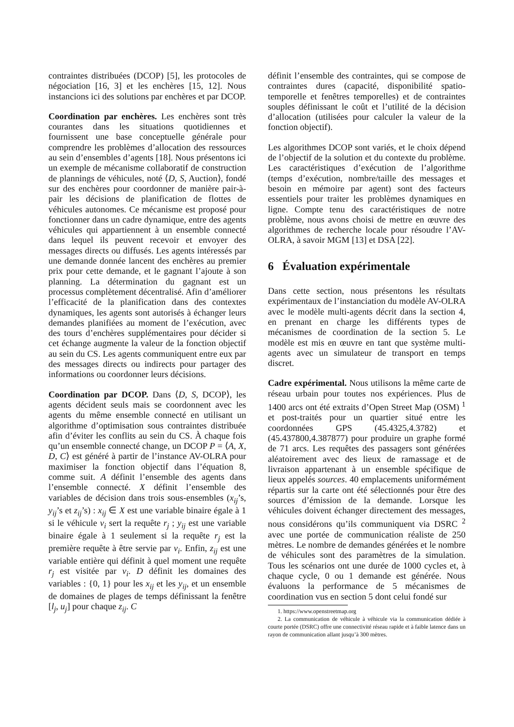contraintes distribuées (DCOP) [5], les protocoles de négociation [16, 3] et les enchères [15, 12]. Nous instancions ici des solutions par enchères et par DCOP.
Coordination par enchères. Les enchères sont très courantes dans les situations quotidiennes et fournissent une base conceptuelle générale pour comprendre les problèmes d’allocation des ressources au sein d’ensembles d’agents [18]. Nous présentons ici un exemple de mécanisme collaboratif de construction de plannings de véhicules, noté ⟨D, S, Auction⟩, fondé sur des enchères pour coordonner de manière pair-à-pair les décisions de planification de flottes de véhicules autonomes. Ce mécanisme est proposé pour fonctionner dans un cadre dynamique, entre des agents véhicules qui appartiennent à un ensemble connecté dans lequel ils peuvent recevoir et envoyer des messages directs ou diffusés. Les agents intéressés par une demande donnée lancent des enchères au premier prix pour cette demande, et le gagnant l’ajoute à son planning. La détermination du gagnant est un processus complètement décentralisé. Afin d’améliorer l’efficacité de la planification dans des contextes dynamiques, les agents sont autorisés à échanger leurs demandes planifiées au moment de l’exécution, avec des tours d’enchères supplémentaires pour décider si cet échange augmente la valeur de la fonction objectif au sein du CS. Les agents communiquent entre eux par des messages directs ou indirects pour partager des informations ou coordonner leurs décisions.
Coordination par DCOP. Dans ⟨D, S, DCOP⟩, les agents décident seuls mais se coordonnent avec les agents du même ensemble connecté en utilisant un algorithme d’optimisation sous contraintes distribuée afin d’éviter les conflits au sein du CS. À chaque fois qu’un ensemble connecté change, un DCOP P = ⟨A, X, D, C⟩ est généré à partir de l’instance AV-OLRA pour maximiser la fonction objectif dans l’équation 8, comme suit. A définit l’ensemble des agents dans l’ensemble connecté. X définit l’ensemble des variables de décision dans trois sous-ensembles (x<sub>ij</sub>’s, y<sub>ij</sub>’s et z<sub>ij</sub>’s) : x<sub>ij</sub> ∈ X est une variable binaire égale à 1 si le véhicule v<sub>i</sub> sert la requête r<sub>j</sub> ; y<sub>ij</sub> est une variable binaire égale à 1 seulement si la requête r<sub>j</sub> est la première requête à être servie par v<sub>i</sub>. Enfin, z<sub>ij</sub> est une variable entière qui définit à quel moment une requête r<sub>j</sub> est visitée par v<sub>i</sub>. D définit les domaines des variables : {0, 1} pour les x<sub>ij</sub> et les y<sub>ij</sub>, et un ensemble de domaines de plages de temps définissant la fenêtre [l<sub>j</sub>, u<sub>j</sub>] pour chaque z<sub>ij</sub>. C
définit l’ensemble des contraintes, qui se compose de contraintes dures (capacité, disponibilité spatio-temporelle et fenêtres temporelles) et de contraintes souples définissant le coût et l’utilité de la décision d’allocation (utilisées pour calculer la valeur de la fonction objectif).
Les algorithmes DCOP sont variés, et le choix dépend de l’objectif de la solution et du contexte du problème. Les caractéristiques d’exécution de l’algorithme (temps d’exécution, nombre/taille des messages et besoin en mémoire par agent) sont des facteurs essentiels pour traiter les problèmes dynamiques en ligne. Compte tenu des caractéristiques de notre problème, nous avons choisi de mettre en œuvre des algorithmes de recherche locale pour résoudre l’AV-OLRA, à savoir MGM [13] et DSA [22].
6 Évaluation expérimentale
Dans cette section, nous présentons les résultats expérimentaux de l’instanciation du modèle AV-OLRA avec le modèle multi-agents décrit dans la section 4, en prenant en charge les différents types de mécanismes de coordination de la section 5. Le modèle est mis en œuvre en tant que système multi-agents avec un simulateur de transport en temps discret.
Cadre expérimental. Nous utilisons la même carte de réseau urbain pour toutes nos expériences. Plus de 1400 arcs ont été extraits d’Open Street Map (OSM) <sup>1</sup> et post-traités pour un quartier situé entre les coordonnées GPS (45.4325,4.3782) et (45.437800,4.387877) pour produire un graphe formé de 71 arcs. Les requêtes des passagers sont générées aléatoirement avec des lieux de ramassage et de livraison appartenant à un ensemble spécifique de lieux appelés sources. 40 emplacements uniformément répartis sur la carte ont été sélectionnés pour être des sources d’émission de la demande. Lorsque les véhicules doivent échanger directement des messages, nous considérons qu’ils communiquent via DSRC <sup>2</sup> avec une portée de communication réaliste de 250 mètres. Le nombre de demandes générées et le nombre de véhicules sont des paramètres de la simulation. Tous les scénarios ont une durée de 1000 cycles et, à chaque cycle, 0 ou 1 demande est générée. Nous évaluons la performance de 5 mécanismes de coordination vus en section 5 dont celui fondé sur
1. https://www.openstreetmap.org
2. La communication de véhicule à véhicule via la communication dédiée à courte portée (DSRC) offre une connectivité réseau rapide et à faible latence dans un rayon de communication allant jusqu’à 300 mètres.